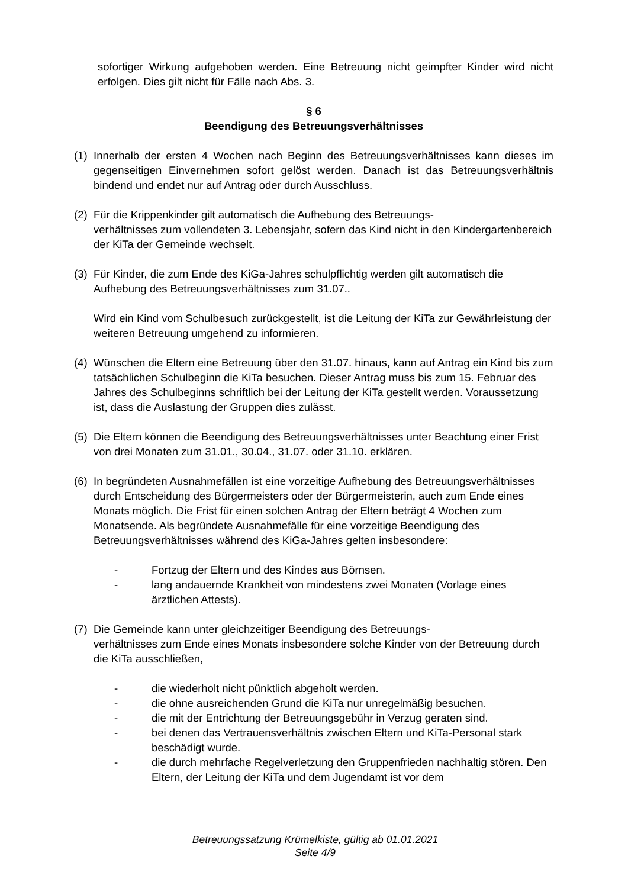sofortiger Wirkung aufgehoben werden. Eine Betreuung nicht geimpfter Kinder wird nicht erfolgen. Dies gilt nicht für Fälle nach Abs. 3.
§ 6
Beendigung des Betreuungsverhältnisses
(1)
Innerhalb der ersten 4 Wochen nach Beginn des Betreuungsverhältnisses kann dieses im gegenseitigen Einvernehmen sofort gelöst werden. Danach ist das Betreuungsverhältnis bindend und endet nur auf Antrag oder durch Ausschluss.
(2)
Für die Krippenkinder gilt automatisch die Aufhebung des Betreuungs-
verhältnisses zum vollendeten 3. Lebensjahr, sofern das Kind nicht in den Kindergartenbereich der KiTa der Gemeinde wechselt.
(3)
Für Kinder, die zum Ende des KiGa-Jahres schulpflichtig werden gilt automatisch die Aufhebung des Betreuungsverhältnisses zum 31.07..
Wird ein Kind vom Schulbesuch zurückgestellt, ist die Leitung der KiTa zur Gewährleistung der weiteren Betreuung umgehend zu informieren.
(4)
Wünschen die Eltern eine Betreuung über den 31.07. hinaus, kann auf Antrag ein Kind bis zum tatsächlichen Schulbeginn die KiTa besuchen. Dieser Antrag muss bis zum 15. Februar des Jahres des Schulbeginns schriftlich bei der Leitung der KiTa gestellt werden. Voraussetzung ist, dass die Auslastung der Gruppen dies zulässt.
(5)
Die Eltern können die Beendigung des Betreuungsverhältnisses unter Beachtung einer Frist von drei Monaten zum 31.01., 30.04., 31.07. oder 31.10. erklären.
(6)
In begründeten Ausnahmefällen ist eine vorzeitige Aufhebung des Betreuungsverhältnisses durch Entscheidung des Bürgermeisters oder der Bürgermeisterin, auch zum Ende eines Monats möglich. Die Frist für einen solchen Antrag der Eltern beträgt 4 Wochen zum Monatsende. Als begründete Ausnahmefälle für eine vorzeitige Beendigung des Betreuungsverhältnisses während des KiGa-Jahres gelten insbesondere:
- Fortzug der Eltern und des Kindes aus Börnsen.
- lang andauernde Krankheit von mindestens zwei Monaten (Vorlage eines ärztlichen Attests).
(7)
Die Gemeinde kann unter gleichzeitiger Beendigung des Betreuungs-
verhältnisses zum Ende eines Monats insbesondere solche Kinder von der Betreuung durch die KiTa ausschließen,
- die wiederholt nicht pünktlich abgeholt werden.
- die ohne ausreichenden Grund die KiTa nur unregelmäßig besuchen.
- die mit der Entrichtung der Betreuungsgebühr in Verzug geraten sind.
- bei denen das Vertrauensverhältnis zwischen Eltern und KiTa-Personal stark beschädigt wurde.
- die durch mehrfache Regelverletzung den Gruppenfrieden nachhaltig stören. Den Eltern, der Leitung der KiTa und dem Jugendamt ist vor dem
Betreuungssatzung Krümelkiste, gültig ab 01.01.2021
Seite 4/9